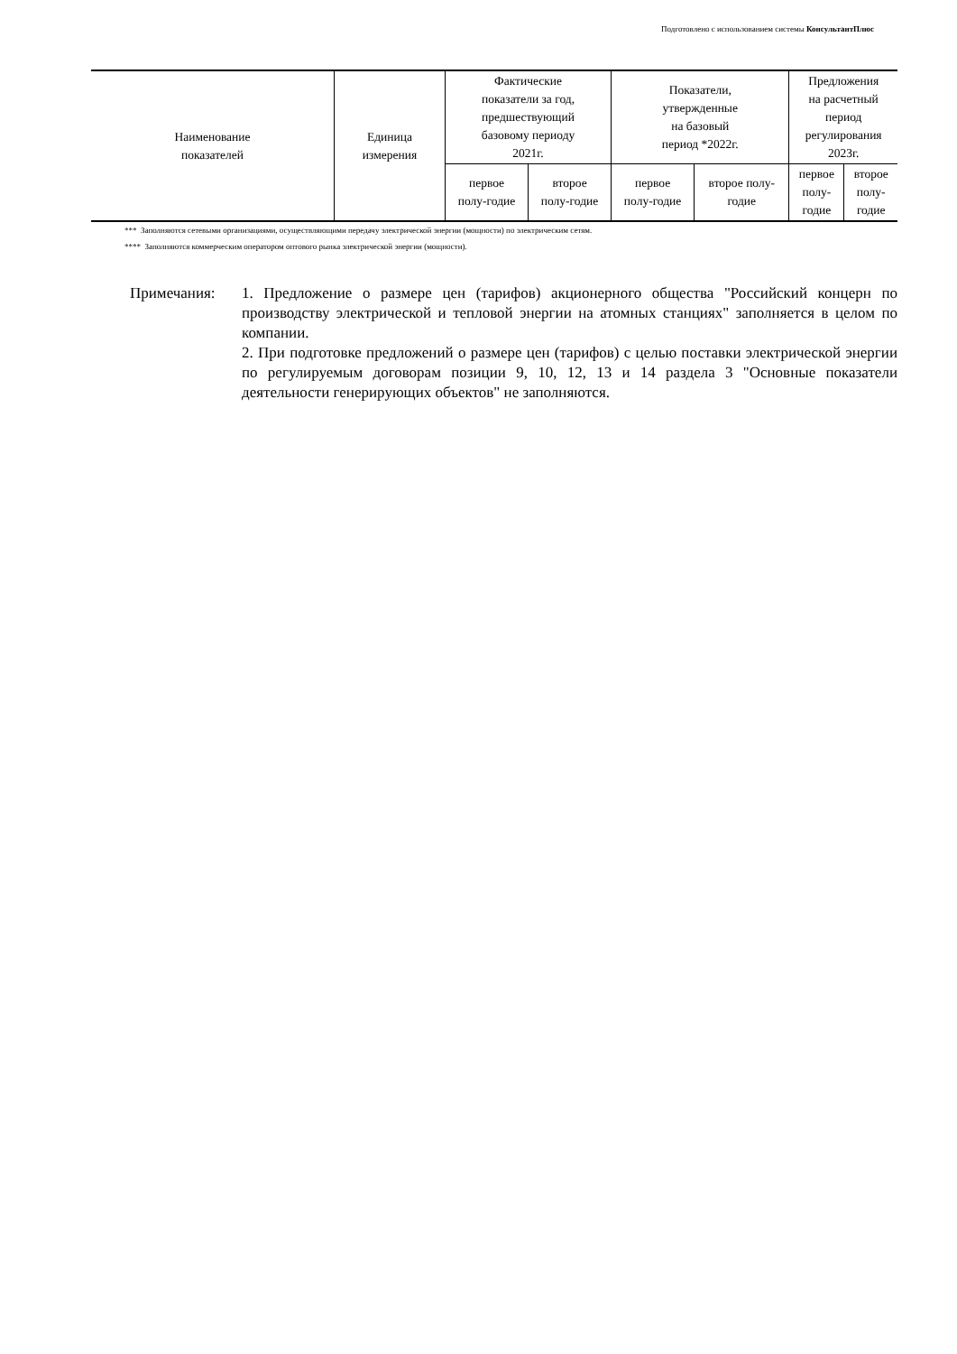Подготовлено с использованием системы КонсультантПлюс
| Наименование показателей | Единица измерения | Фактические показатели за год, предшествующий базовому периоду 2021г. | | Показатели, утвержденные на базовый период *2022г. | | Предложения на расчетный период регулирования 2023г. | |
| --- | --- | --- | --- | --- | --- | --- | --- |
| | | первое полу-годие | второе полу-годие | первое полу-годие | второе полу- годие | первое полу- годие | второе полу- годие |
*** Заполняются сетевыми организациями, осуществляющими передачу электрической энергии (мощности) по электрическим сетям.
**** Заполняются коммерческим оператором оптового рынка электрической энергии (мощности).
Примечания: 1. Предложение о размере цен (тарифов) акционерного общества "Российский концерн по производству электрической и тепловой энергии на атомных станциях" заполняется в целом по компании.
2. При подготовке предложений о размере цен (тарифов) с целью поставки электрической энергии по регулируемым договорам позиции 9, 10, 12, 13 и 14 раздела 3 "Основные показатели деятельности генерирующих объектов" не заполняются.